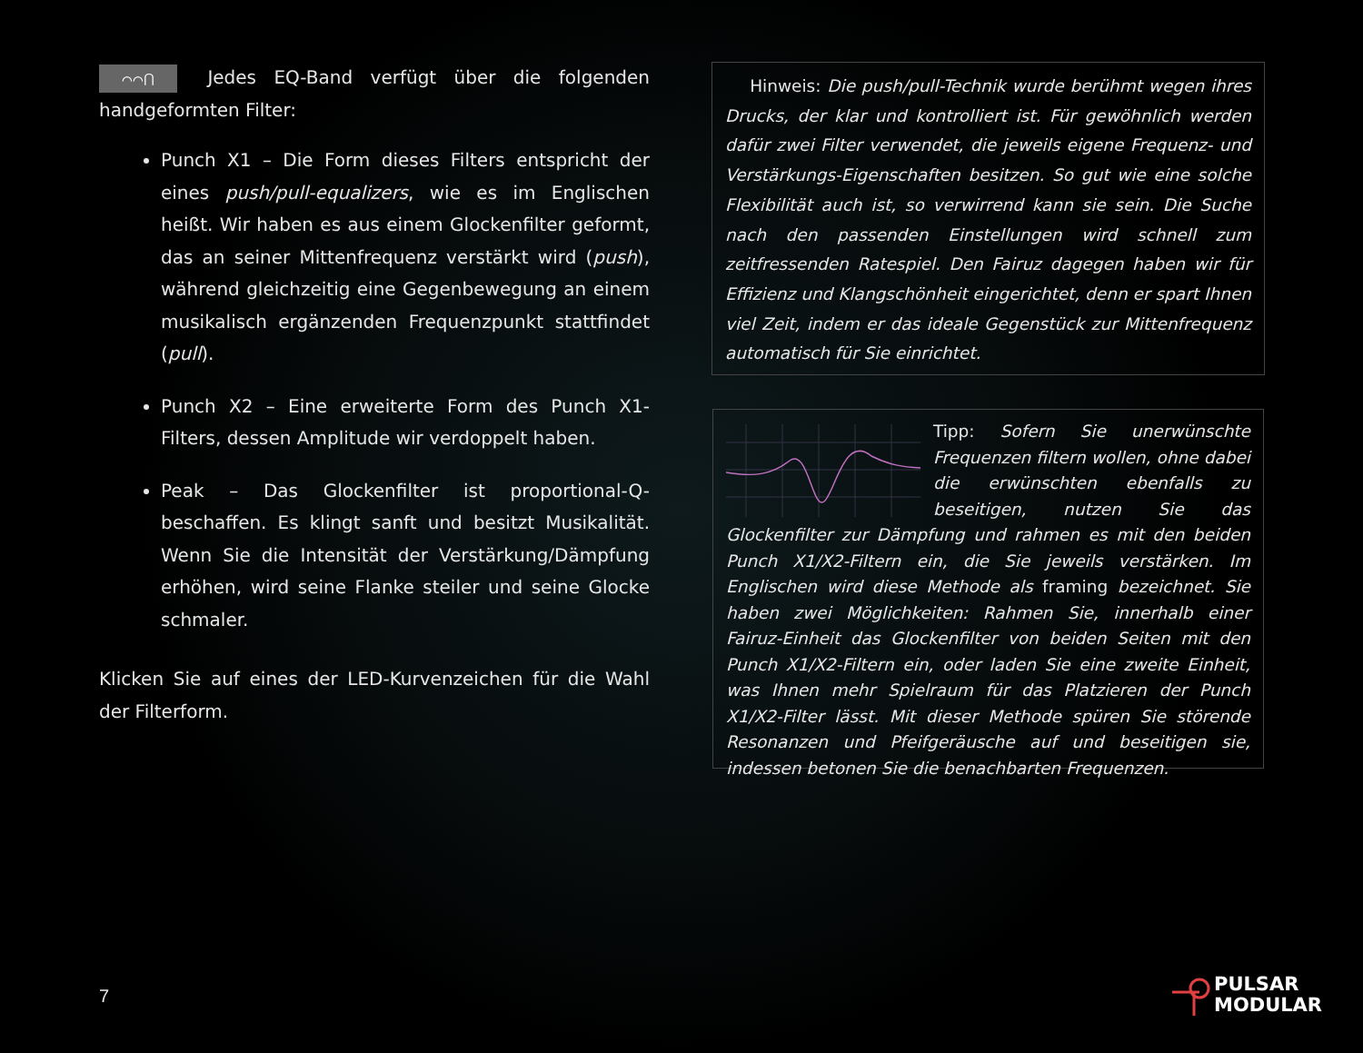⌒⌒⋂ Jedes EQ-Band verfügt über die folgenden handgeformten Filter:
Punch X1 – Die Form dieses Filters entspricht der eines push/pull-equalizers, wie es im Englischen heißt. Wir haben es aus einem Glockenfilter geformt, das an seiner Mittenfrequenz verstärkt wird (push), während gleichzeitig eine Gegenbewegung an einem musikalisch ergänzenden Frequenzpunkt stattfindet (pull).
Punch X2 – Eine erweiterte Form des Punch X1-Filters, dessen Amplitude wir verdoppelt haben.
Peak – Das Glockenfilter ist proportional-Q-beschaffen. Es klingt sanft und besitzt Musikalität. Wenn Sie die Intensität der Verstärkung/Dämpfung erhöhen, wird seine Flanke steiler und seine Glocke schmaler.
Klicken Sie auf eines der LED-Kurvenzeichen für die Wahl der Filterform.
Hinweis: Die push/pull-Technik wurde berühmt wegen ihres Drucks, der klar und kontrolliert ist. Für gewöhnlich werden dafür zwei Filter verwendet, die jeweils eigene Frequenz- und Verstärkungs-Eigenschaften besitzen. So gut wie eine solche Flexibilität auch ist, so verwirrend kann sie sein. Die Suche nach den passenden Einstellungen wird schnell zum zeitfressenden Ratespiel. Den Fairuz dagegen haben wir für Effizienz und Klangschönheit eingerichtet, denn er spart Ihnen viel Zeit, indem er das ideale Gegenstück zur Mittenfrequenz automatisch für Sie einrichtet.
Tipp: Sofern Sie unerwünschte Frequenzen filtern wollen, ohne dabei die erwünschten ebenfalls zu beseitigen, nutzen Sie das Glockenfilter zur Dämpfung und rahmen es mit den beiden Punch X1/X2-Filtern ein, die Sie jeweils verstärken. Im Englischen wird diese Methode als framing bezeichnet. Sie haben zwei Möglichkeiten: Rahmen Sie, innerhalb einer Fairuz-Einheit das Glockenfilter von beiden Seiten mit den Punch X1/X2-Filtern ein, oder laden Sie eine zweite Einheit, was Ihnen mehr Spielraum für das Platzieren der Punch X1/X2-Filter lässt. Mit dieser Methode spüren Sie störende Resonanzen und Pfeifgeräusche auf und beseitigen sie, indessen betonen Sie die benachbarten Frequenzen.
7
PULSAR
MODULAR